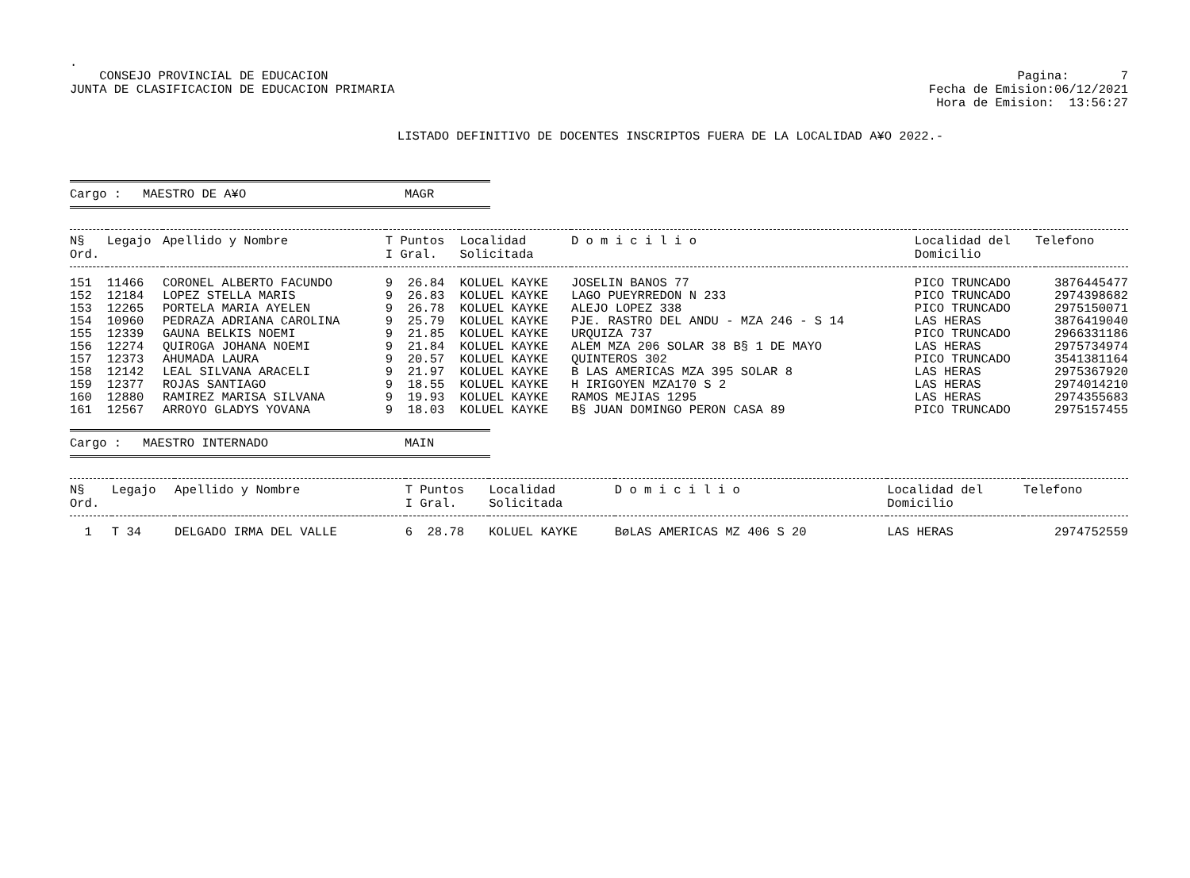.
CONSEJO PROVINCIAL DE EDUCACION
JUNTA DE CLASIFICACION DE EDUCACION PRIMARIA
Pagina: 7
Fecha de Emision:06/12/2021
Hora de Emision: 13:56:27
LISTADO DEFINITIVO DE DOCENTES INSCRIPTOS FUERA DE LA LOCALIDAD A¥O 2022.-
Cargo : MAESTRO DE A¥O MAGR
| N§ Ord. | Legajo | Apellido y Nombre | T Puntos I Gral. | Localidad Solicitada | D o m i c i l i o | Localidad del Domicilio | Telefono |
| --- | --- | --- | --- | --- | --- | --- | --- |
| 151 | 11466 | CORONEL ALBERTO FACUNDO | 9 26.84 | KOLUEL KAYKE | JOSELIN BANOS 77 | PICO TRUNCADO | 3876445477 |
| 152 | 12184 | LOPEZ STELLA MARIS | 9 26.83 | KOLUEL KAYKE | LAGO PUEYRREDON N 233 | PICO TRUNCADO | 2974398682 |
| 153 | 12265 | PORTELA MARIA AYELEN | 9 26.78 | KOLUEL KAYKE | ALEJO LOPEZ 338 | PICO TRUNCADO | 2975150071 |
| 154 | 10960 | PEDRAZA ADRIANA CAROLINA | 9 25.79 | KOLUEL KAYKE | PJE. RASTRO DEL ANDU - MZA 246 - S 14 | LAS HERAS | 3876419040 |
| 155 | 12339 | GAUNA BELKIS NOEMI | 9 21.85 | KOLUEL KAYKE | URQUIZA 737 | PICO TRUNCADO | 2966331186 |
| 156 | 12274 | QUIROGA JOHANA NOEMI | 9 21.84 | KOLUEL KAYKE | ALEM MZA 206 SOLAR 38 B§ 1 DE MAYO | LAS HERAS | 2975734974 |
| 157 | 12373 | AHUMADA LAURA | 9 20.57 | KOLUEL KAYKE | QUINTEROS 302 | PICO TRUNCADO | 3541381164 |
| 158 | 12142 | LEAL SILVANA ARACELI | 9 21.97 | KOLUEL KAYKE | B LAS AMERICAS MZA 395 SOLAR 8 | LAS HERAS | 2975367920 |
| 159 | 12377 | ROJAS SANTIAGO | 9 18.55 | KOLUEL KAYKE | H IRIGOYEN MZA170 S 2 | LAS HERAS | 2974014210 |
| 160 | 12880 | RAMIREZ MARISA SILVANA | 9 19.93 | KOLUEL KAYKE | RAMOS MEJIAS 1295 | LAS HERAS | 2974355683 |
| 161 | 12567 | ARROYO GLADYS YOVANA | 9 18.03 | KOLUEL KAYKE | B§ JUAN DOMINGO PERON CASA 89 | PICO TRUNCADO | 2975157455 |
Cargo : MAESTRO INTERNADO MAIN
| N§ Ord. | Legajo | Apellido y Nombre | T Puntos I Gral. | Localidad Solicitada | D o m i c i l i o | Localidad del Domicilio | Telefono |
| --- | --- | --- | --- | --- | --- | --- | --- |
| 1 | T 34 | DELGADO IRMA DEL VALLE | 6 28.78 | KOLUEL KAYKE | BøLAS AMERICAS MZ 406 S 20 | LAS HERAS | 2974752559 |